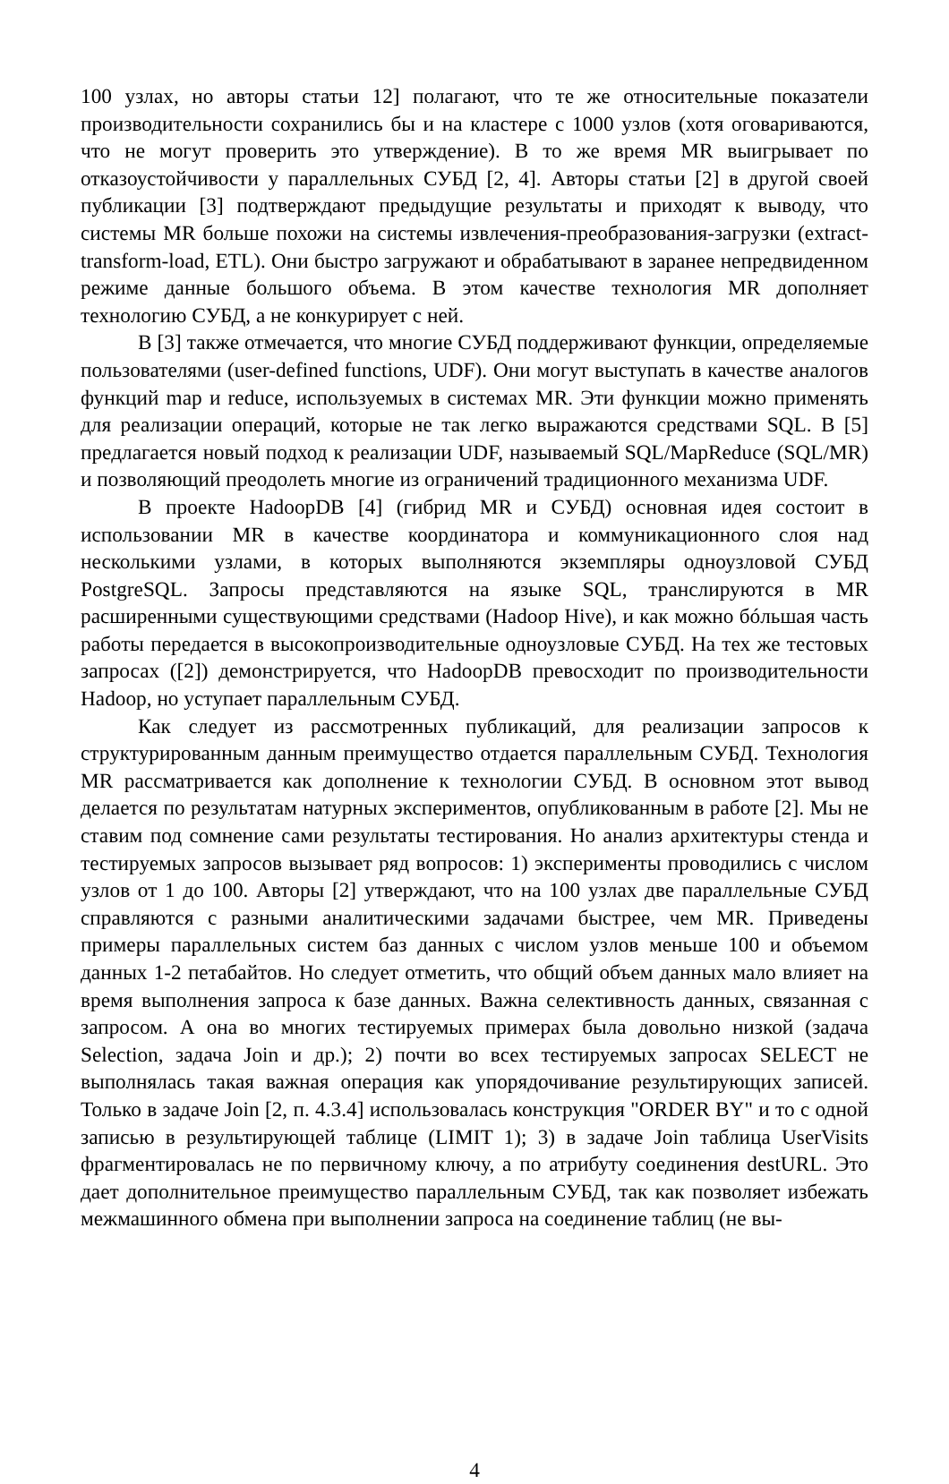100 узлах, но авторы статьи 12] полагают, что те же относительные показатели производительности сохранились бы и на кластере с 1000 узлов (хотя оговариваются, что не могут проверить это утверждение). В то же время MR выигрывает по отказоустойчивости у параллельных СУБД [2, 4]. Авторы статьи [2] в другой своей публикации [3] подтверждают предыдущие результаты и приходят к выводу, что системы MR больше похожи на системы извлечения-преобразования-загрузки (extract-transform-load, ETL). Они быстро загружают и обрабатывают в заранее непредвиденном режиме данные большого объема. В этом качестве технология MR дополняет технологию СУБД, а не конкурирует с ней.
В [3] также отмечается, что многие СУБД поддерживают функции, определяемые пользователями (user-defined functions, UDF). Они могут выступать в качестве аналогов функций map и reduce, используемых в системах MR. Эти функции можно применять для реализации операций, которые не так легко выражаются средствами SQL. В [5] предлагается новый подход к реализации UDF, называемый SQL/MapReduce (SQL/MR) и позволяющий преодолеть многие из ограничений традиционного механизма UDF.
В проекте HadoopDB [4] (гибрид MR и СУБД) основная идея состоит в использовании MR в качестве координатора и коммуникационного слоя над несколькими узлами, в которых выполняются экземпляры одноузловой СУБД PostgreSQL. Запросы представляются на языке SQL, транслируются в MR расширенными существующими средствами (Hadoop Hive), и как можно бóльшая часть работы передается в высокопроизводительные одноузловые СУБД. На тех же тестовых запросах ([2]) демонстрируется, что HadoopDB превосходит по производительности Hadoop, но уступает параллельным СУБД.
Как следует из рассмотренных публикаций, для реализации запросов к структурированным данным преимущество отдается параллельным СУБД. Технология MR рассматривается как дополнение к технологии СУБД. В основном этот вывод делается по результатам натурных экспериментов, опубликованным в работе [2]. Мы не ставим под сомнение сами результаты тестирования. Но анализ архитектуры стенда и тестируемых запросов вызывает ряд вопросов: 1) эксперименты проводились с числом узлов от 1 до 100. Авторы [2] утверждают, что на 100 узлах две параллельные СУБД справляются с разными аналитическими задачами быстрее, чем MR. Приведены примеры параллельных систем баз данных с числом узлов меньше 100 и объемом данных 1-2 петабайтов. Но следует отметить, что общий объем данных мало влияет на время выполнения запроса к базе данных. Важна селективность данных, связанная с запросом. А она во многих тестируемых примерах была довольно низкой (задача Selection, задача Join и др.); 2) почти во всех тестируемых запросах SELECT не выполнялась такая важная операция как упорядочивание результирующих записей. Только в задаче Join [2, п. 4.3.4] использовалась конструкция "ORDER BY" и то с одной записью в результирующей таблице (LIMIT 1); 3) в задаче Join таблица UserVisits фрагментировалась не по первичному ключу, а по атрибуту соединения destURL. Это дает дополнительное преимущество параллельным СУБД, так как позволяет избежать межмашинного обмена при выполнении запроса на соединение таблиц (не вы-
4